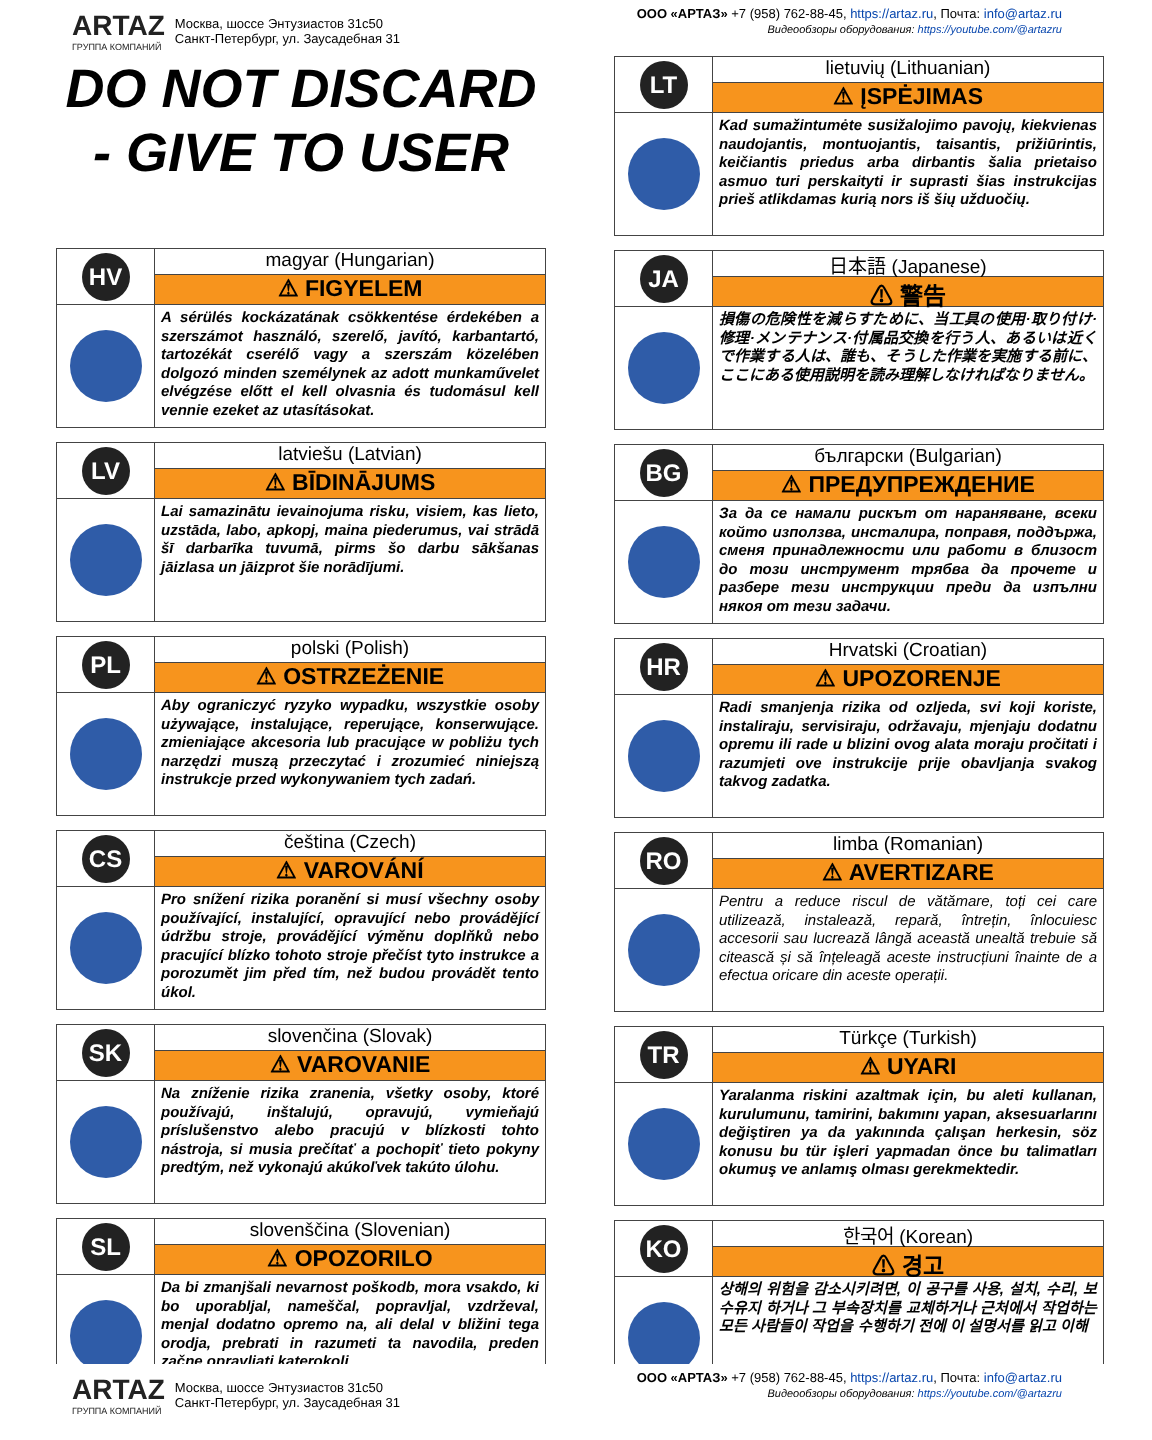ARTAZ
ГРУППА КОМПАНИЙ
Москва, шоссе Энтузиастов 31с50
Санкт-Петербург, ул. Заусадебная 31
ООО «АРТАЗ» +7 (958) 762-88-45, https://artaz.ru, Почта: info@artaz.ru
Видеообзоры оборудования: https://youtube.com/@artazru
DO NOT DISCARD
- GIVE TO USER
HV
magyar (Hungarian)
⚠ FIGYELEM
A sérülés kockázatának csökkentése érdekében a szerszámot használó, szerelő, javító, karbantartó, tartozékát cserélő vagy a szerszám közelében dolgozó minden személynek az adott munkaművelet elvégzése előtt el kell olvasnia és tudomásul kell vennie ezeket az utasításokat.
LV
latviešu (Latvian)
⚠ BĪDINĀJUMS
Lai samazinātu ievainojuma risku, visiem, kas lieto, uzstāda, labo, apkopj, maina piederumus, vai strādā šī darbarīka tuvumā, pirms šo darbu sākšanas jāizlasa un jāizprot šie norādījumi.
PL
polski (Polish)
⚠ OSTRZEŻENIE
Aby ograniczyć ryzyko wypadku, wszystkie osoby używające, instalujące, reperujące, konserwujące. zmieniające akcesoria lub pracujące w pobliżu tych narzędzi muszą przeczytać i zrozumieć niniejszą instrukcje przed wykonywaniem tych zadań.
CS
čeština (Czech)
⚠ VAROVÁNÍ
Pro snížení rizika poranění si musí všechny osoby používající, instalující, opravující nebo provádějící údržbu stroje, provádějící výměnu doplňků nebo pracující blízko tohoto stroje přečíst tyto instrukce a porozumět jim před tím, než budou provádět tento úkol.
SK
slovenčina (Slovak)
⚠ VAROVANIE
Na zníženie rizika zranenia, všetky osoby, ktoré používajú, inštalujú, opravujú, vymieňajú príslušenstvo alebo pracujú v blízkosti tohto nástroja, si musia prečítať a pochopiť tieto pokyny predtým, než vykonajú akúkoľvek takúto úlohu.
SL
slovenščina (Slovenian)
⚠ OPOZORILO
Da bi zmanjšali nevarnost poškodb, mora vsakdo, ki bo uporabljal, nameščal, popravljal, vzdrževal, menjal dodatno opremo na, ali delal v bližini tega orodja, prebrati in razumeti ta navodila, preden začne opravljati katerokoli
LT
lietuvių (Lithuanian)
⚠ ĮSPĖJIMAS
Kad sumažintumėte susižalojimo pavojų, kiekvienas naudojantis, montuojantis, taisantis, prižiūrintis, keičiantis priedus arba dirbantis šalia prietaiso asmuo turi perskaityti ir suprasti šias instrukcijas prieš atlikdamas kurią nors iš šių užduočių.
JA
日本語 (Japanese)
⚠ 警告
損傷の危険性を減らすために、当工具の使用·取り付け·修理·メンテナンス·付属品交換を行う人、あるいは近くで作業する人は、誰も、そうした作業を実施する前に、ここにある使用説明を読み理解しなければなりません。
BG
български (Bulgarian)
⚠ ПРЕДУПРЕЖДЕНИЕ
За да се намали рискът от нараняване, всеки който използва, инсталира, поправя, поддържа, сменя принадлежности или работи в близост до този инструмент трябва да прочете и разбере тези инструкции преди да изпълни някоя от тези задачи.
HR
Hrvatski (Croatian)
⚠ UPOZORENJE
Radi smanjenja rizika od ozljeda, svi koji koriste, instaliraju, servisiraju, održavaju, mjenjaju dodatnu opremu ili rade u blizini ovog alata moraju pročitati i razumjeti ove instrukcije prije obavljanja svakog takvog zadatka.
RO
limba (Romanian)
⚠ AVERTIZARE
Pentru a reduce riscul de vătămare, toți cei care utilizează, instalează, repară, întrețin, înlocuiesc accesorii sau lucrează lângă această unealtă trebuie să citească și să înțeleagă aceste instrucțiuni înainte de a efectua oricare din aceste operații.
TR
Türkçe (Turkish)
⚠ UYARI
Yaralanma riskini azaltmak için, bu aleti kullanan, kurulumunu, tamirini, bakımını yapan, aksesuarlarını değiştiren ya da yakınında çalışan herkesin, söz konusu bu tür işleri yapmadan önce bu talimatları okumuş ve anlamış olması gerekmektedir.
KO
한국어 (Korean)
⚠ 경고
상해의 위험을 감소시키려면, 이 공구를 사용, 설치, 수리, 보수유지 하거나 그 부속장치를 교체하거나 근처에서 작업하는 모든 사람들이 작업을 수행하기 전에 이 설명서를 읽고 이해
ARTAZ
ГРУППА КОМПАНИЙ
Москва, шоссе Энтузиастов 31с50
Санкт-Петербург, ул. Заусадебная 31
ООО «АРТАЗ» +7 (958) 762-88-45, https://artaz.ru, Почта: info@artaz.ru
Видеообзоры оборудования: https://youtube.com/@artazru